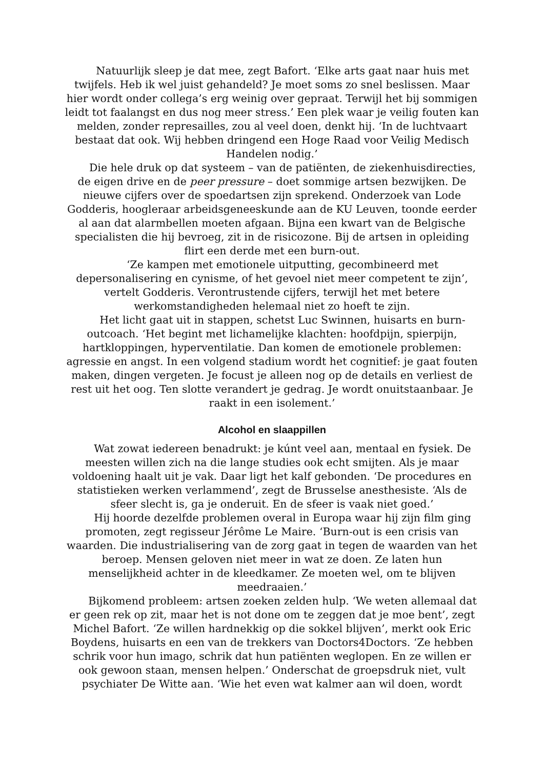Natuurlijk sleep je dat mee, zegt Bafort. ‘Elke arts gaat naar huis met twijfels. Heb ik wel juist gehandeld? Je moet soms zo snel beslissen. Maar hier wordt onder collega’s erg weinig over gepraat. Terwijl het bij sommigen leidt tot faalangst en dus nog meer stress.’ Een plek waar je veilig fouten kan melden, zonder represailles, zou al veel doen, denkt hij. ‘In de luchtvaart bestaat dat ook. Wij hebben dringend een Hoge Raad voor Veilig Medisch Handelen nodig.’
Die hele druk op dat systeem – van de patiënten, de ziekenhuisdirecties, de eigen drive en de peer pressure – doet sommige artsen bezwijken. De nieuwe cijfers over de spoedartsen zijn sprekend. Onderzoek van Lode Godderis, hoogleraar arbeidsgeneeskunde aan de KU Leuven, toonde eerder al aan dat alarmbellen moeten afgaan. Bijna een kwart van de Belgische specialisten die hij bevroeg, zit in de risicozone. Bij de artsen in opleiding flirt een derde met een burn-out.
‘Ze kampen met emotionele uitputting, gecombineerd met depersonalisering en cynisme, of het gevoel niet meer competent te zijn’, vertelt Godderis. Verontrustende cijfers, terwijl het met betere werkomstandigheden helemaal niet zo hoeft te zijn.
Het licht gaat uit in stappen, schetst Luc Swinnen, huisarts en burn-outcoach. ‘Het begint met lichamelijke klachten: hoofdpijn, spierpijn, hartkloppingen, hyperventilatie. Dan komen de emotionele problemen: agressie en angst. In een volgend stadium wordt het cognitief: je gaat fouten maken, dingen vergeten. Je focust je alleen nog op de details en verliest de rest uit het oog. Ten slotte verandert je gedrag. Je wordt onuitstaanbaar. Je raakt in een isolement.’
Alcohol en slaappillen
Wat zowat iedereen benadrukt: je kúnt veel aan, mentaal en fysiek. De meesten willen zich na die lange studies ook echt smijten. Als je maar voldoening haalt uit je vak. Daar ligt het kalf gebonden. ‘De procedures en statistieken werken verlammend’, zegt de Brusselse anesthesiste. ‘Als de sfeer slecht is, ga je onderuit. En de sfeer is vaak niet goed.’
Hij hoorde dezelfde problemen overal in Europa waar hij zijn film ging promoten, zegt regisseur Jérôme Le Maire. ‘Burn-out is een crisis van waarden. Die industrialisering van de zorg gaat in tegen de waarden van het beroep. Mensen geloven niet meer in wat ze doen. Ze laten hun menselijkheid achter in de kleedkamer. Ze moeten wel, om te blijven meedraaien.’
Bijkomend probleem: artsen zoeken zelden hulp. ‘We weten allemaal dat er geen rek op zit, maar het is not done om te zeggen dat je moe bent’, zegt Michel Bafort. ‘Ze willen hardnekkig op die sokkel blijven’, merkt ook Eric Boydens, huisarts en een van de trekkers van Doctors4Doctors. ‘Ze hebben schrik voor hun imago, schrik dat hun patiënten weglopen. En ze willen er ook gewoon staan, mensen helpen.’ Onderschat de groepsdruk niet, vult psychiater De Witte aan. ‘Wie het even wat kalmer aan wil doen, wordt